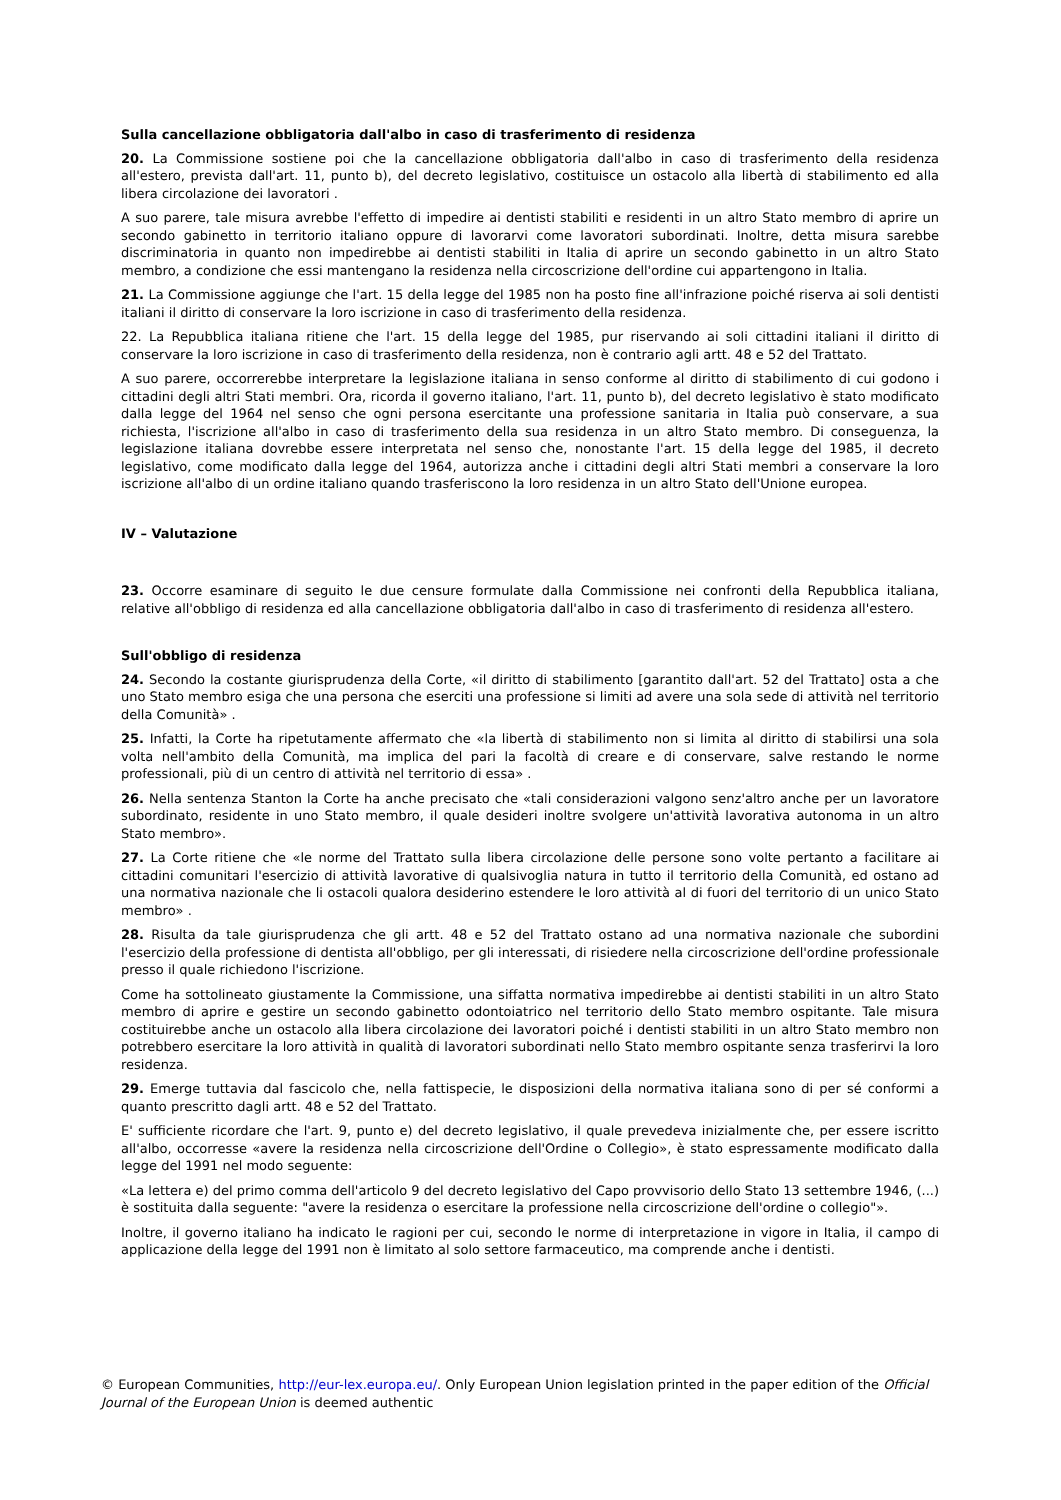Sulla cancellazione obbligatoria dall'albo in caso di trasferimento di residenza
20. La Commissione sostiene poi che la cancellazione obbligatoria dall'albo in caso di trasferimento della residenza all'estero, prevista dall'art. 11, punto b), del decreto legislativo, costituisce un ostacolo alla libertà di stabilimento ed alla libera circolazione dei lavoratori .
A suo parere, tale misura avrebbe l'effetto di impedire ai dentisti stabiliti e residenti in un altro Stato membro di aprire un secondo gabinetto in territorio italiano oppure di lavorarvi come lavoratori subordinati. Inoltre, detta misura sarebbe discriminatoria in quanto non impedirebbe ai dentisti stabiliti in Italia di aprire un secondo gabinetto in un altro Stato membro, a condizione che essi mantengano la residenza nella circoscrizione dell'ordine cui appartengono in Italia.
21. La Commissione aggiunge che l'art. 15 della legge del 1985 non ha posto fine all'infrazione poiché riserva ai soli dentisti italiani il diritto di conservare la loro iscrizione in caso di trasferimento della residenza.
22. La Repubblica italiana ritiene che l'art. 15 della legge del 1985, pur riservando ai soli cittadini italiani il diritto di conservare la loro iscrizione in caso di trasferimento della residenza, non è contrario agli artt. 48 e 52 del Trattato.
A suo parere, occorrerebbe interpretare la legislazione italiana in senso conforme al diritto di stabilimento di cui godono i cittadini degli altri Stati membri. Ora, ricorda il governo italiano, l'art. 11, punto b), del decreto legislativo è stato modificato dalla legge del 1964 nel senso che ogni persona esercitante una professione sanitaria in Italia può conservare, a sua richiesta, l'iscrizione all'albo in caso di trasferimento della sua residenza in un altro Stato membro. Di conseguenza, la legislazione italiana dovrebbe essere interpretata nel senso che, nonostante l'art. 15 della legge del 1985, il decreto legislativo, come modificato dalla legge del 1964, autorizza anche i cittadini degli altri Stati membri a conservare la loro iscrizione all'albo di un ordine italiano quando trasferiscono la loro residenza in un altro Stato dell'Unione europea.
IV – Valutazione
23. Occorre esaminare di seguito le due censure formulate dalla Commissione nei confronti della Repubblica italiana, relative all'obbligo di residenza ed alla cancellazione obbligatoria dall'albo in caso di trasferimento di residenza all'estero.
Sull'obbligo di residenza
24. Secondo la costante giurisprudenza della Corte, «il diritto di stabilimento [garantito dall'art. 52 del Trattato] osta a che uno Stato membro esiga che una persona che eserciti una professione si limiti ad avere una sola sede di attività nel territorio della Comunità» .
25. Infatti, la Corte ha ripetutamente affermato che «la libertà di stabilimento non si limita al diritto di stabilirsi una sola volta nell'ambito della Comunità, ma implica del pari la facoltà di creare e di conservare, salve restando le norme professionali, più di un centro di attività nel territorio di essa» .
26. Nella sentenza Stanton la Corte ha anche precisato che «tali considerazioni valgono senz'altro anche per un lavoratore subordinato, residente in uno Stato membro, il quale desideri inoltre svolgere un'attività lavorativa autonoma in un altro Stato membro».
27. La Corte ritiene che «le norme del Trattato sulla libera circolazione delle persone sono volte pertanto a facilitare ai cittadini comunitari l'esercizio di attività lavorative di qualsivoglia natura in tutto il territorio della Comunità, ed ostano ad una normativa nazionale che li ostacoli qualora desiderino estendere le loro attività al di fuori del territorio di un unico Stato membro» .
28. Risulta da tale giurisprudenza che gli artt. 48 e 52 del Trattato ostano ad una normativa nazionale che subordini l'esercizio della professione di dentista all'obbligo, per gli interessati, di risiedere nella circoscrizione dell'ordine professionale presso il quale richiedono l'iscrizione.
Come ha sottolineato giustamente la Commissione, una siffatta normativa impedirebbe ai dentisti stabiliti in un altro Stato membro di aprire e gestire un secondo gabinetto odontoiatrico nel territorio dello Stato membro ospitante. Tale misura costituirebbe anche un ostacolo alla libera circolazione dei lavoratori poiché i dentisti stabiliti in un altro Stato membro non potrebbero esercitare la loro attività in qualità di lavoratori subordinati nello Stato membro ospitante senza trasferirvi la loro residenza.
29. Emerge tuttavia dal fascicolo che, nella fattispecie, le disposizioni della normativa italiana sono di per sé conformi a quanto prescritto dagli artt. 48 e 52 del Trattato.
E' sufficiente ricordare che l'art. 9, punto e) del decreto legislativo, il quale prevedeva inizialmente che, per essere iscritto all'albo, occorresse «avere la residenza nella circoscrizione dell'Ordine o Collegio», è stato espressamente modificato dalla legge del 1991 nel modo seguente:
«La lettera e) del primo comma dell'articolo 9 del decreto legislativo del Capo provvisorio dello Stato 13 settembre 1946, (...) è sostituita dalla seguente: "avere la residenza o esercitare la professione nella circoscrizione dell'ordine o collegio"».
Inoltre, il governo italiano ha indicato le ragioni per cui, secondo le norme di interpretazione in vigore in Italia, il campo di applicazione della legge del 1991 non è limitato al solo settore farmaceutico, ma comprende anche i dentisti.
© European Communities, http://eur-lex.europa.eu/. Only European Union legislation printed in the paper edition of the Official Journal of the European Union is deemed authentic